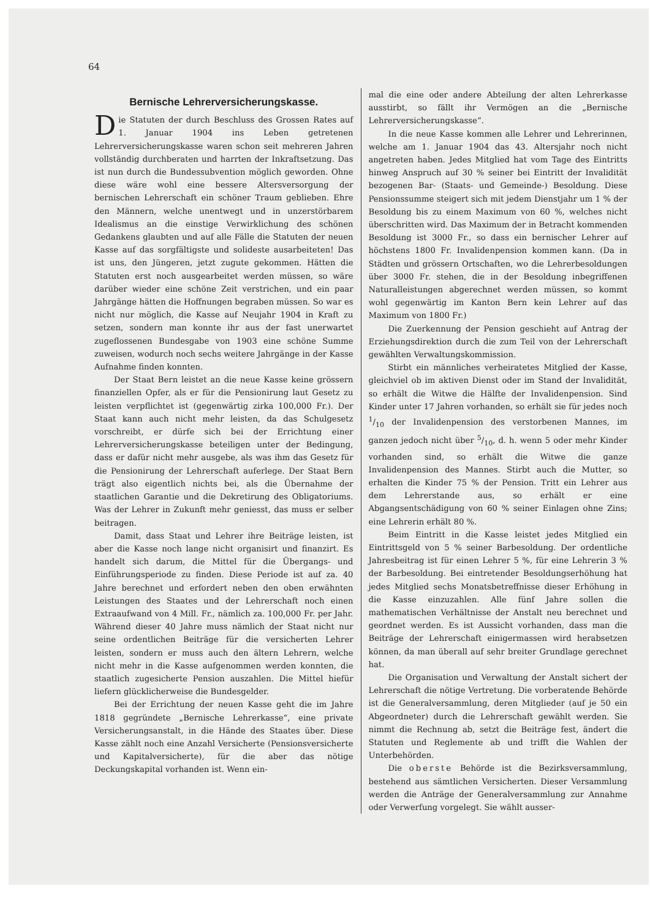64
Bernische Lehrerversicherungskasse.
Die Statuten der durch Beschluss des Grossen Rates auf 1. Januar 1904 ins Leben getretenen Lehrerversicherungskasse waren schon seit mehreren Jahren vollständig durchberaten und harrten der Inkraftsetzung. Das ist nun durch die Bundessubvention möglich geworden. Ohne diese wäre wohl eine bessere Altersversorgung der bernischen Lehrerschaft ein schöner Traum geblieben. Ehre den Männern, welche unentwegt und in unzerstörbarem Idealismus an die einstige Verwirklichung des schönen Gedankens glaubten und auf alle Fälle die Statuten der neuen Kasse auf das sorgfältigste und solideste ausarbeiteten! Das ist uns, den Jüngeren, jetzt zugute gekommen. Hätten die Statuten erst noch ausgearbeitet werden müssen, so wäre darüber wieder eine schöne Zeit verstrichen, und ein paar Jahrgänge hätten die Hoffnungen begraben müssen. So war es nicht nur möglich, die Kasse auf Neujahr 1904 in Kraft zu setzen, sondern man konnte ihr aus der fast unerwartet zugeflossenen Bundesgabe von 1903 eine schöne Summe zuweisen, wodurch noch sechs weitere Jahrgänge in der Kasse Aufnahme finden konnten.
Der Staat Bern leistet an die neue Kasse keine grössern finanziellen Opfer, als er für die Pensionirung laut Gesetz zu leisten verpflichtet ist (gegenwärtig zirka 100,000 Fr.). Der Staat kann auch nicht mehr leisten, da das Schulgesetz vorschreibt, er dürfe sich bei der Errichtung einer Lehrerversicherungskasse beteiligen unter der Bedingung, dass er dafür nicht mehr ausgebe, als was ihm das Gesetz für die Pensionirung der Lehrerschaft auferlege. Der Staat Bern trägt also eigentlich nichts bei, als die Übernahme der staatlichen Garantie und die Dekretirung des Obligatoriums. Was der Lehrer in Zukunft mehr geniesst, das muss er selber beitragen.
Damit, dass Staat und Lehrer ihre Beiträge leisten, ist aber die Kasse noch lange nicht organisirt und finanzirt. Es handelt sich darum, die Mittel für die Übergangs- und Einführungsperiode zu finden. Diese Periode ist auf za. 40 Jahre berechnet und erfordert neben den oben erwähnten Leistungen des Staates und der Lehrerschaft noch einen Extraaufwand von 4 Mill. Fr., nämlich za. 100,000 Fr. per Jahr. Während dieser 40 Jahre muss nämlich der Staat nicht nur seine ordentlichen Beiträge für die versicherten Lehrer leisten, sondern er muss auch den ältern Lehrern, welche nicht mehr in die Kasse aufgenommen werden konnten, die staatlich zugesicherte Pension auszahlen. Die Mittel hiefür liefern glücklicherweise die Bundesgelder.
Bei der Errichtung der neuen Kasse geht die im Jahre 1818 gegründete „Bernische Lehrerkasse“, eine private Versicherungsanstalt, in die Hände des Staates über. Diese Kasse zählt noch eine Anzahl Versicherte (Pensionsversicherte und Kapitalversicherte), für die aber das nötige Deckungskapital vorhanden ist. Wenn ein-
mal die eine oder andere Abteilung der alten Lehrerkasse ausstirbt, so fällt ihr Vermögen an die „Bernische Lehrerversicherungskasse“.
In die neue Kasse kommen alle Lehrer und Lehrerinnen, welche am 1. Januar 1904 das 43. Altersjahr noch nicht angetreten haben. Jedes Mitglied hat vom Tage des Eintritts hinweg Anspruch auf 30 % seiner bei Eintritt der Invalidität bezogenen Bar- (Staats- und Gemeinde-) Besoldung. Diese Pensionssumme steigert sich mit jedem Dienstjahr um 1 % der Besoldung bis zu einem Maximum von 60 %, welches nicht überschritten wird. Das Maximum der in Betracht kommenden Besoldung ist 3000 Fr., so dass ein bernischer Lehrer auf höchstens 1800 Fr. Invalidenpension kommen kann. (Da in Städten und grössern Ortschaften, wo die Lehrerbesoldungen über 3000 Fr. stehen, die in der Besoldung inbegriffenen Naturalleistungen abgerechnet werden müssen, so kommt wohl gegenwärtig im Kanton Bern kein Lehrer auf das Maximum von 1800 Fr.)
Die Zuerkennung der Pension geschieht auf Antrag der Erziehungsdirektion durch die zum Teil von der Lehrerschaft gewählten Verwaltungskommission.
Stirbt ein männliches verheiratetes Mitglied der Kasse, gleichviel ob im aktiven Dienst oder im Stand der Invalidität, so erhält die Witwe die Hälfte der Invalidenpension. Sind Kinder unter 17 Jahren vorhanden, so erhält sie für jedes noch 1/10 der Invalidenpension des verstorbenen Mannes, im ganzen jedoch nicht über 5/10, d. h. wenn 5 oder mehr Kinder vorhanden sind, so erhält die Witwe die ganze Invalidenpension des Mannes. Stirbt auch die Mutter, so erhalten die Kinder 75 % der Pension. Tritt ein Lehrer aus dem Lehrerstande aus, so erhält er eine Abgangsentschädigung von 60 % seiner Einlagen ohne Zins; eine Lehrerin erhält 80 %.
Beim Eintritt in die Kasse leistet jedes Mitglied ein Eintrittsgeld von 5 % seiner Barbesoldung. Der ordentliche Jahresbeitrag ist für einen Lehrer 5 %, für eine Lehrerin 3 % der Barbesoldung. Bei eintretender Besoldungserhöhung hat jedes Mitglied sechs Monatsbetreffnisse dieser Erhöhung in die Kasse einzuzahlen. Alle fünf Jahre sollen die mathematischen Verhältnisse der Anstalt neu berechnet und geordnet werden. Es ist Aussicht vorhanden, dass man die Beiträge der Lehrerschaft einigermassen wird herabsetzen können, da man überall auf sehr breiter Grundlage gerechnet hat.
Die Organisation und Verwaltung der Anstalt sichert der Lehrerschaft die nötige Vertretung. Die vorberatende Behörde ist die Generalversammlung, deren Mitglieder (auf je 50 ein Abgeordneter) durch die Lehrerschaft gewählt werden. Sie nimmt die Rechnung ab, setzt die Beiträge fest, ändert die Statuten und Reglemente ab und trifft die Wahlen der Unterbehörden.
Die oberste Behörde ist die Bezirksversammlung, bestehend aus sämtlichen Versicherten. Dieser Versammlung werden die Anträge der Generalversammlung zur Annahme oder Verwerfung vorgelegt. Sie wählt ausser-